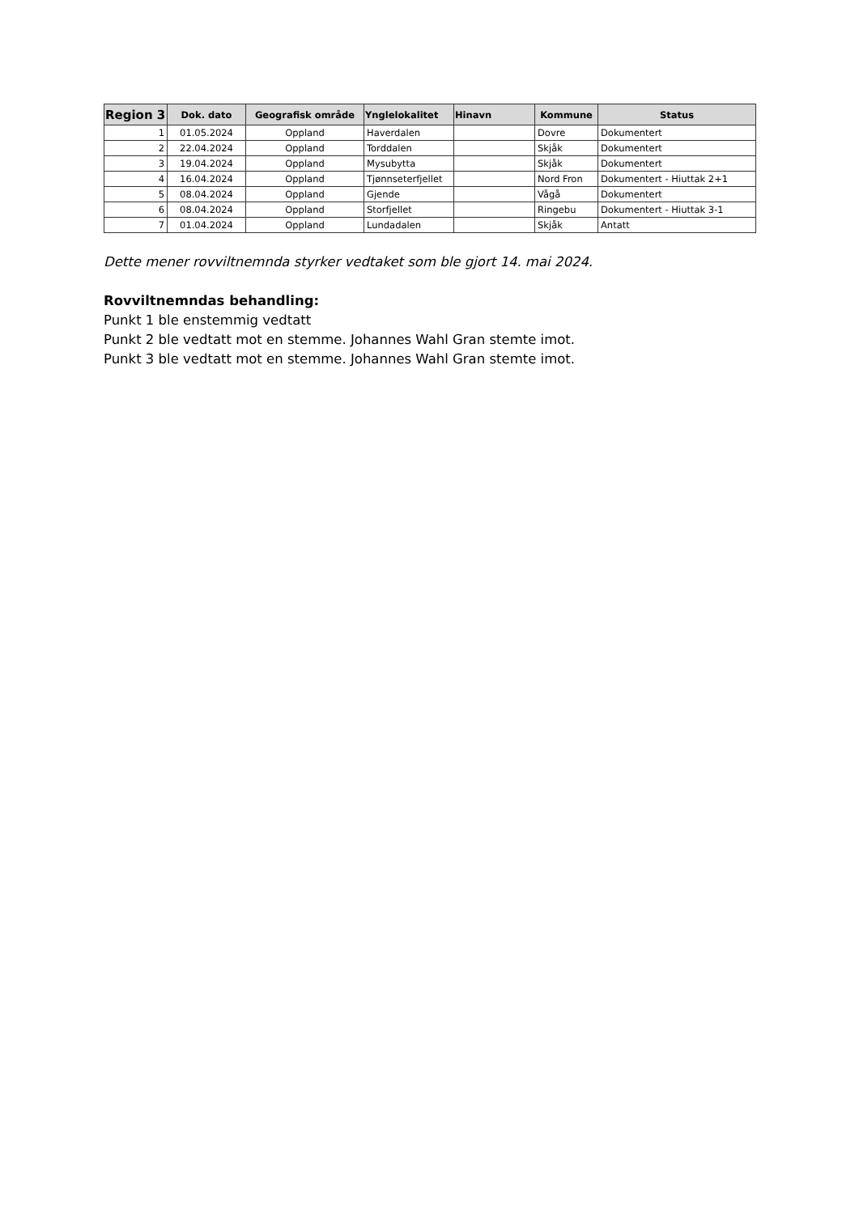| Region 3 | Dok. dato | Geografisk område | Ynglelokalitet | Hinavn | Kommune | Status |
| --- | --- | --- | --- | --- | --- | --- |
| 1 | 01.05.2024 | Oppland | Haverdalen | | Dovre | Dokumentert |
| 2 | 22.04.2024 | Oppland | Torddalen | | Skjåk | Dokumentert |
| 3 | 19.04.2024 | Oppland | Mysubytta | | Skjåk | Dokumentert |
| 4 | 16.04.2024 | Oppland | Tjønnseterfjellet | | Nord Fron | Dokumentert - Hiuttak 2+1 |
| 5 | 08.04.2024 | Oppland | Gjende | | Vågå | Dokumentert |
| 6 | 08.04.2024 | Oppland | Storfjellet | | Ringebu | Dokumentert - Hiuttak 3-1 |
| 7 | 01.04.2024 | Oppland | Lundadalen | | Skjåk | Antatt |
Dette mener rovviltnemnda styrker vedtaket som ble gjort 14. mai 2024.
Rovviltnemndas behandling:
Punkt 1 ble enstemmig vedtatt
Punkt 2 ble vedtatt mot en stemme. Johannes Wahl Gran stemte imot.
Punkt 3 ble vedtatt mot en stemme. Johannes Wahl Gran stemte imot.